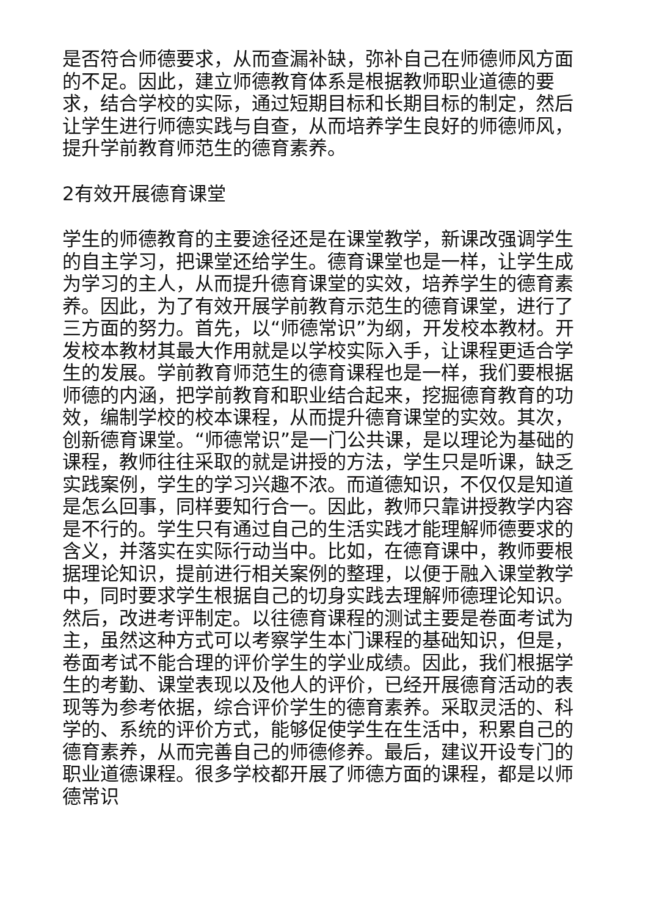是否符合师德要求，从而查漏补缺，弥补自己在师德师风方面的不足。因此，建立师德教育体系是根据教师职业道德的要求，结合学校的实际，通过短期目标和长期目标的制定，然后让学生进行师德实践与自查，从而培养学生良好的师德师风，提升学前教育师范生的德育素养。
2有效开展德育课堂
学生的师德教育的主要途径还是在课堂教学，新课改强调学生的自主学习，把课堂还给学生。德育课堂也是一样，让学生成为学习的主人，从而提升德育课堂的实效，培养学生的德育素养。因此，为了有效开展学前教育示范生的德育课堂，进行了三方面的努力。首先，以“师德常识”为纲，开发校本教材。开发校本教材其最大作用就是以学校实际入手，让课程更适合学生的发展。学前教育师范生的德育课程也是一样，我们要根据师德的内涵，把学前教育和职业结合起来，挖掘德育教育的功效，编制学校的校本课程，从而提升德育课堂的实效。其次，创新德育课堂。“师德常识”是一门公共课，是以理论为基础的课程，教师往往采取的就是讲授的方法，学生只是听课，缺乏实践案例，学生的学习兴趣不浓。而道德知识，不仅仅是知道是怎么回事，同样要知行合一。因此，教师只靠讲授教学内容是不行的。学生只有通过自己的生活实践才能理解师德要求的含义，并落实在实际行动当中。比如，在德育课中，教师要根据理论知识，提前进行相关案例的整理，以便于融入课堂教学中，同时要求学生根据自己的切身实践去理解师德理论知识。然后，改进考评制定。以往德育课程的测试主要是卷面考试为主，虽然这种方式可以考察学生本门课程的基础知识，但是，卷面考试不能合理的评价学生的学业成绩。因此，我们根据学生的考勤、课堂表现以及他人的评价，已经开展德育活动的表现等为参考依据，综合评价学生的德育素养。采取灵活的、科学的、系统的评价方式，能够促使学生在生活中，积累自己的德育素养，从而完善自己的师德修养。最后，建议开设专门的职业道德课程。很多学校都开展了师德方面的课程，都是以师德常识